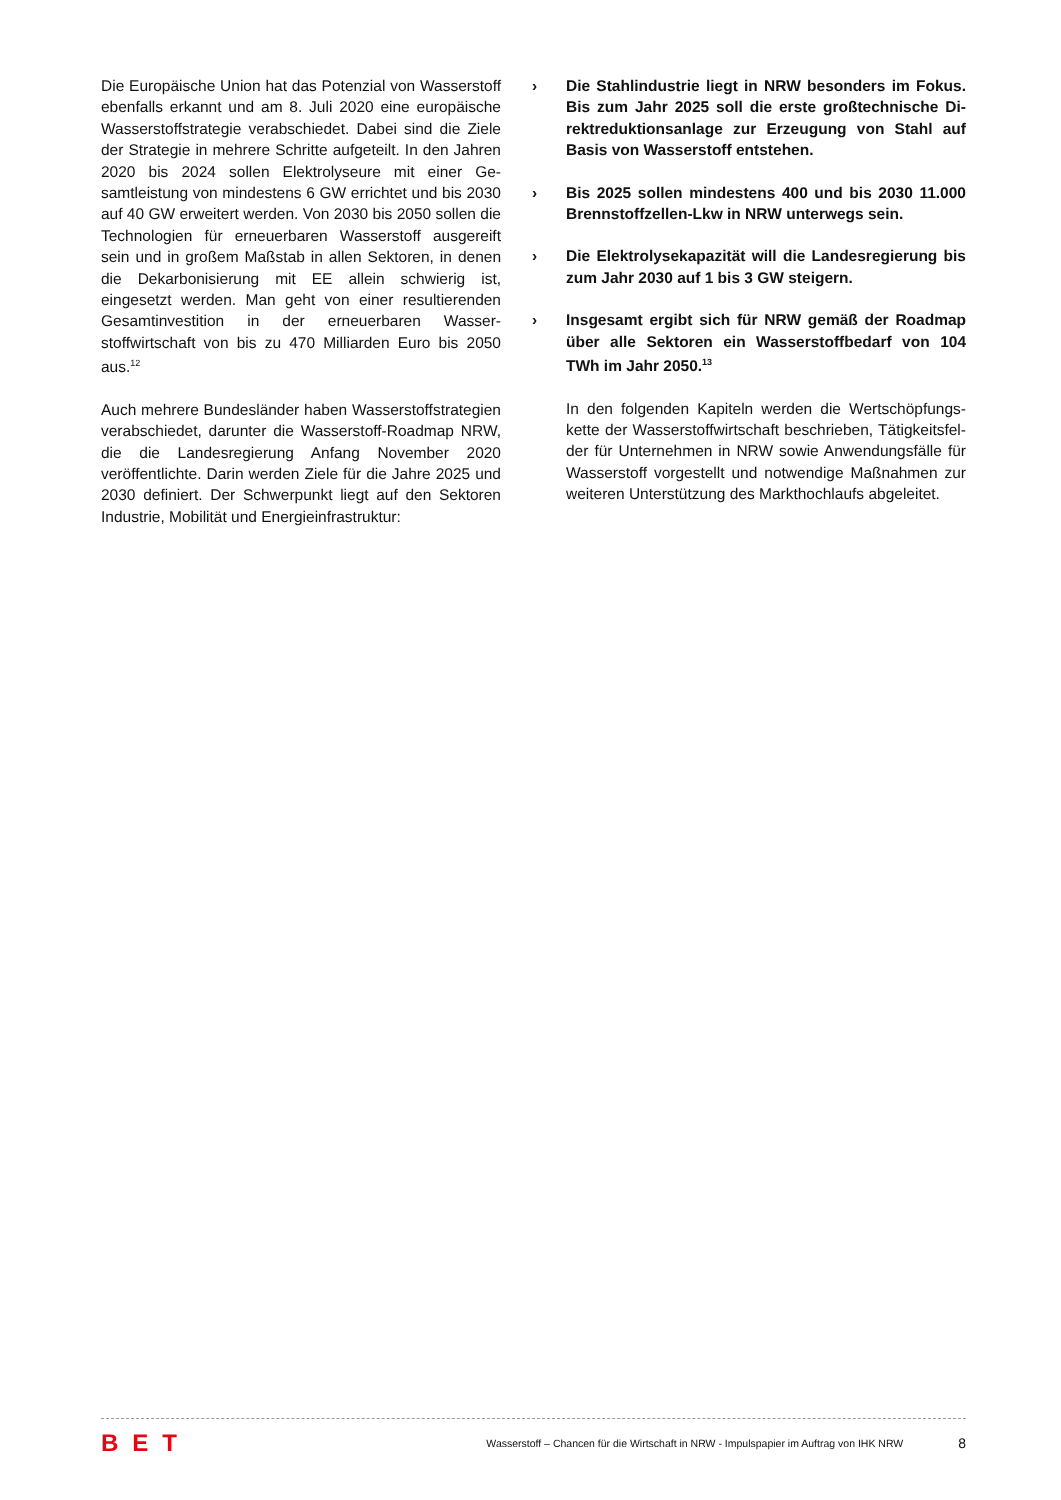Die Europäische Union hat das Potenzial von Wasser­stoff ebenfalls erkannt und am 8. Juli 2020 eine europä­ische Wasserstoffstrategie verabschiedet. Dabei sind die Ziele der Strategie in mehrere Schritte aufgeteilt. In den Jahren 2020 bis 2024 sollen Elektrolyseure mit einer Ge­samtleistung von mindestens 6 GW errichtet und bis 2030 auf 40 GW erweitert werden. Von 2030 bis 2050 sollen die Technologien für erneuerbaren Wasserstoff ausgereift sein und in großem Maßstab in allen Sekto­ren, in denen die Dekarbonisierung mit EE allein schwie­rig ist, eingesetzt werden. Man geht von einer resultie­renden Gesamtinvestition in der erneuerbaren Wasser­stoffwirtschaft von bis zu 470 Milliarden Euro bis 2050 aus.<sup>12</sup>
Auch mehrere Bundesländer haben Wasserstoffstrate­gien verabschiedet, darunter die Wasserstoff-Roadmap NRW, die die Landesregierung Anfang November 2020 veröffentlichte. Darin werden Ziele für die Jahre 2025 und 2030 definiert. Der Schwerpunkt liegt auf den Sek­toren Industrie, Mobilität und Energieinfrastruktur:
› Die Stahlindustrie liegt in NRW besonders im Fokus. Bis zum Jahr 2025 soll die erste großtechnische Di­rektreduktionsanlage zur Erzeugung von Stahl auf Basis von Wasserstoff entstehen.
› Bis 2025 sollen mindestens 400 und bis 2030 11.000 Brennstoffzellen-Lkw in NRW unterwegs sein.
› Die Elektrolysekapazität will die Landesregierung bis zum Jahr 2030 auf 1 bis 3 GW steigern.
› Insgesamt ergibt sich für NRW gemäß der Roadmap über alle Sektoren ein Wasserstoffbedarf von 104 TWh im Jahr 2050.<sup>13</sup>
In den folgenden Kapiteln werden die Wertschöpfungs­kette der Wasserstoffwirtschaft beschrieben, Tätigkeitsfel­der für Unternehmen in NRW sowie Anwendungsfälle für Wasserstoff vorgestellt und notwendige Maßnahmen zur weiteren Unterstützung des Markthochlaufs abgeleitet.
BET
Wasserstoff – Chancen für die Wirtschaft in NRW - Impulspapier im Auftrag von IHK NRW
8